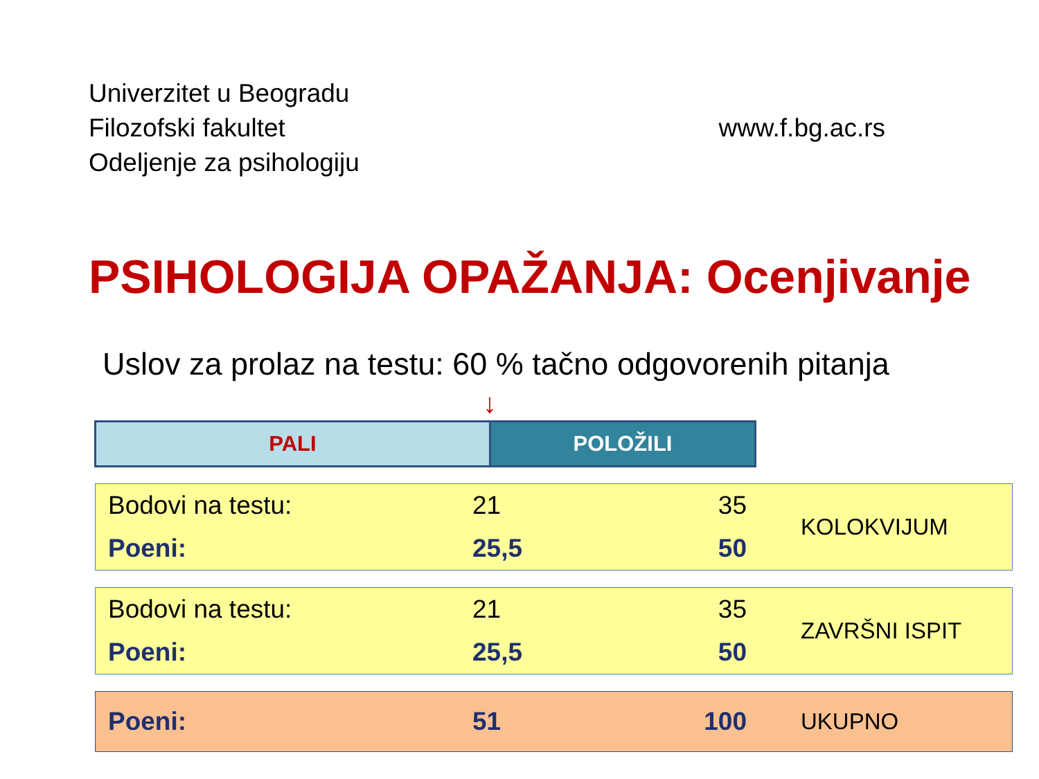Univerzitet u Beogradu
Filozofski fakultet
Odeljenje za psihologiju
www.f.bg.ac.rs
PSIHOLOGIJA OPAŽANJA: Ocenjivanje
Uslov za prolaz na testu: 60 % tačno odgovorenih pitanja
↓
PALI POLOŽILI
| Bodovi na testu: | 21 | 35 | KOLOKVIJUM |
| Poeni: | 25,5 | 50 | |
| Bodovi na testu: | 21 | 35 | ZAVRŠNI ISPIT |
| Poeni: | 25,5 | 50 | |
| Poeni: | 51 | 100 | UKUPNO |